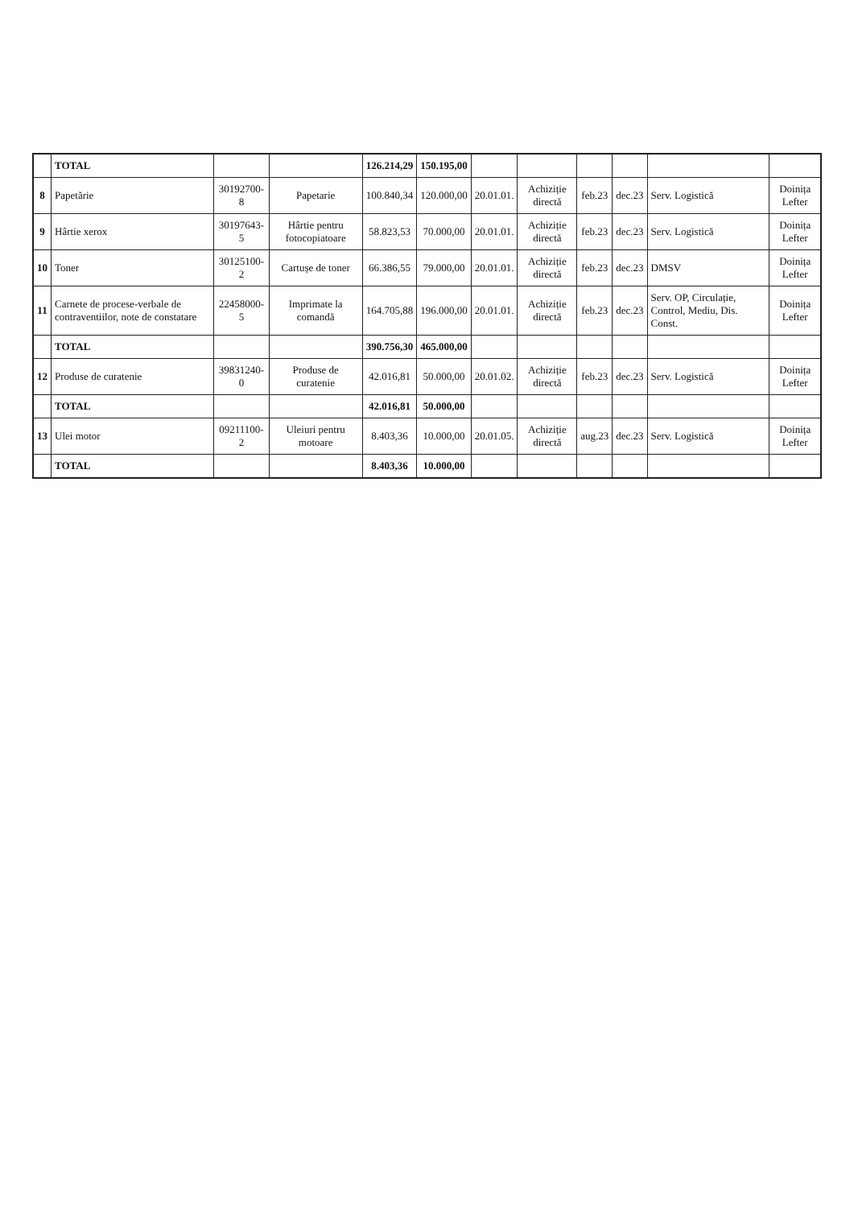| | TOTAL | | | 126.214,29 | 150.195,00 | | | | | | |
| 8 | Papetărie | 30192700-8 | Papetarie | 100.840,34 | 120.000,00 | 20.01.01. | Achiziție directă | feb.23 | dec.23 | Serv. Logistică | Doinița Lefter |
| 9 | Hârtie xerox | 30197643-5 | Hârtie pentru fotocopiatoare | 58.823,53 | 70.000,00 | 20.01.01. | Achiziție directă | feb.23 | dec.23 | Serv. Logistică | Doinița Lefter |
| 10 | Toner | 30125100-2 | Cartușe de toner | 66.386,55 | 79.000,00 | 20.01.01. | Achiziție directă | feb.23 | dec.23 | DMSV | Doinița Lefter |
| 11 | Carnete de procese-verbale de contraventiilor, note de constatare | 22458000-5 | Imprimate la comandă | 164.705,88 | 196.000,00 | 20.01.01. | Achiziție directă | feb.23 | dec.23 | Serv. OP, Circulație, Control, Mediu, Dis. Const. | Doinița Lefter |
| | TOTAL | | | 390.756,30 | 465.000,00 | | | | | | |
| 12 | Produse de curatenie | 39831240-0 | Produse de curatenie | 42.016,81 | 50.000,00 | 20.01.02. | Achiziție directă | feb.23 | dec.23 | Serv. Logistică | Doinița Lefter |
| | TOTAL | | | 42.016,81 | 50.000,00 | | | | | | |
| 13 | Ulei motor | 09211100-2 | Uleiuri pentru motoare | 8.403,36 | 10.000,00 | 20.01.05. | Achiziție directă | aug.23 | dec.23 | Serv. Logistică | Doinița Lefter |
| | TOTAL | | | 8.403,36 | 10.000,00 | | | | | | |